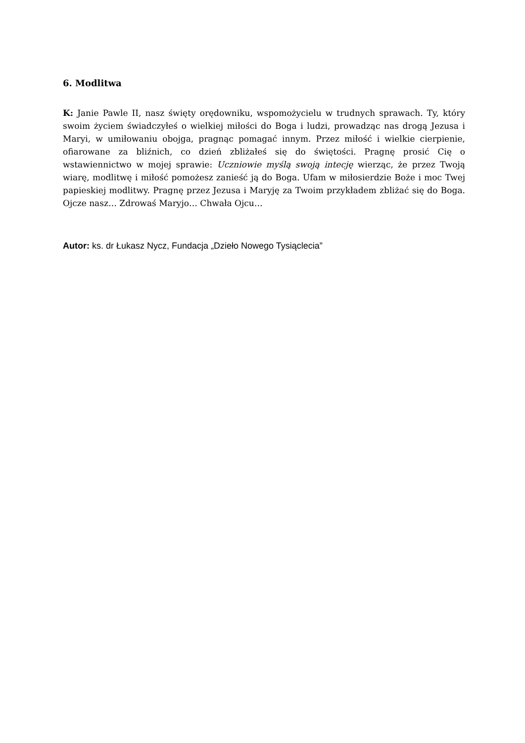6. Modlitwa
K: Janie Pawle II, nasz święty orędowniku, wspomożycielu w trudnych sprawach. Ty, który swoim życiem świadczyłeś o wielkiej miłości do Boga i ludzi, prowadząc nas drogą Jezusa i Maryi, w umiłowaniu obojga, pragnąc pomagać innym. Przez miłość i wielkie cierpienie, ofiarowane za bliźnich, co dzień zbliżałeś się do świętości. Pragnę prosić Cię o wstawiennictwo w mojej sprawie: Uczniowie myślą swoją intecję wierząc, że przez Twoją wiarę, modlitwę i miłość pomożesz zanieść ją do Boga. Ufam w miłosierdzie Boże i moc Twej papieskiej modlitwy. Pragnę przez Jezusa i Maryję za Twoim przykładem zbliżać się do Boga. Ojcze nasz… Zdrowaś Maryjo… Chwała Ojcu…
Autor: ks. dr Łukasz Nycz, Fundacja „Dzieło Nowego Tysiąclecia”